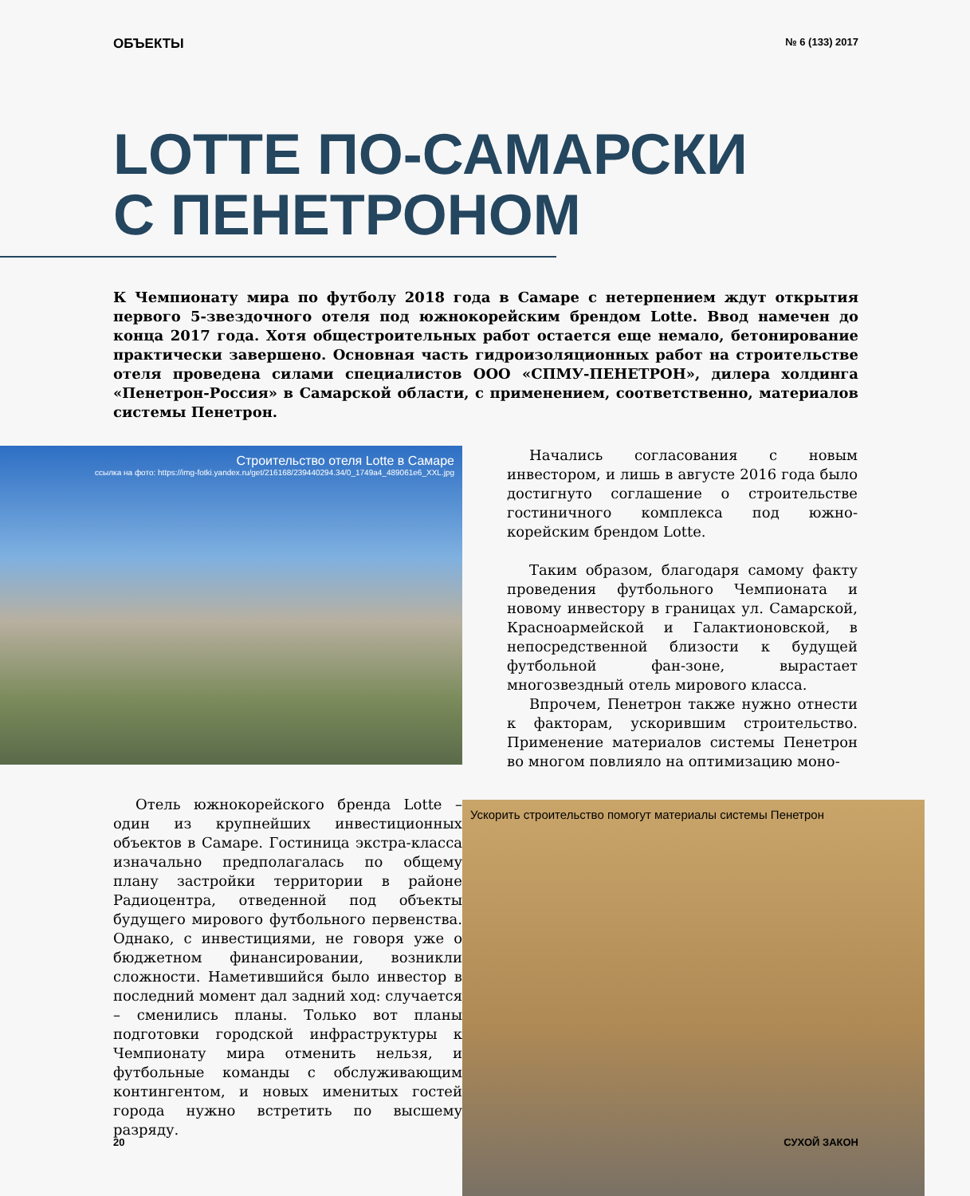ОБЪЕКТЫ № 6 (133) 2017
LOTTE ПО-САМАРСКИ
С ПЕНЕТРОНОМ
К Чемпионату мира по футболу 2018 года в Самаре с нетерпением ждут открытия первого 5-звездочного отеля под южнокорейским брендом Lotte. Ввод намечен до конца 2017 года. Хотя общестроительных работ остается еще немало, бетонирование практически завершено. Основная часть гидроизоляционных работ на строительстве отеля проведена силами специалистов ООО «СПМУ-ПЕНЕТРОН», дилера холдинга «Пенетрон-Россия» в Самарской области, с применением, соответственно, материалов системы Пенетрон.
Строительство отеля Lotte в Самаре
ссылка на фото: https://img-fotki.yandex.ru/get/216168/239440294.34/0_1749a4_489061e6_XXL.jpg
Отель южнокорейского бренда Lotte – один из крупнейших инвестиционных объектов в Самаре. Гостиница экстра-класса изначально предполагалась по общему плану застройки территории в районе Радиоцентра, отведенной под объекты будущего мирового футбольного первенства. Однако, с инвестициями, не говоря уже о бюджетном финансировании, возникли сложности. Наметившийся было инвестор в последний момент дал задний ход: случается – сменились планы. Только вот планы подготовки городской инфраструктуры к Чемпионату мира отменить нельзя, и футбольные команды с обслуживающим контингентом, и новых именитых гостей города нужно встретить по высшему разряду.
Начались согласования с новым инвестором, и лишь в августе 2016 года было достигнуто соглашение о строительстве гостиничного комплекса под южно-корейским брендом Lotte.
Таким образом, благодаря самому факту проведения футбольного Чемпионата и новому инвестору в границах ул. Самарской, Красноармейской и Галактионовской, в непосредственной близости к будущей футбольной фан-зоне, вырастает многозвездный отель мирового класса.
Впрочем, Пенетрон также нужно отнести к факторам, ускорившим строительство. Применение материалов системы Пенетрон во многом повлияло на оптимизацию моно-
Ускорить строительство помогут материалы системы Пенетрон
20 СУХОЙ ЗАКОН